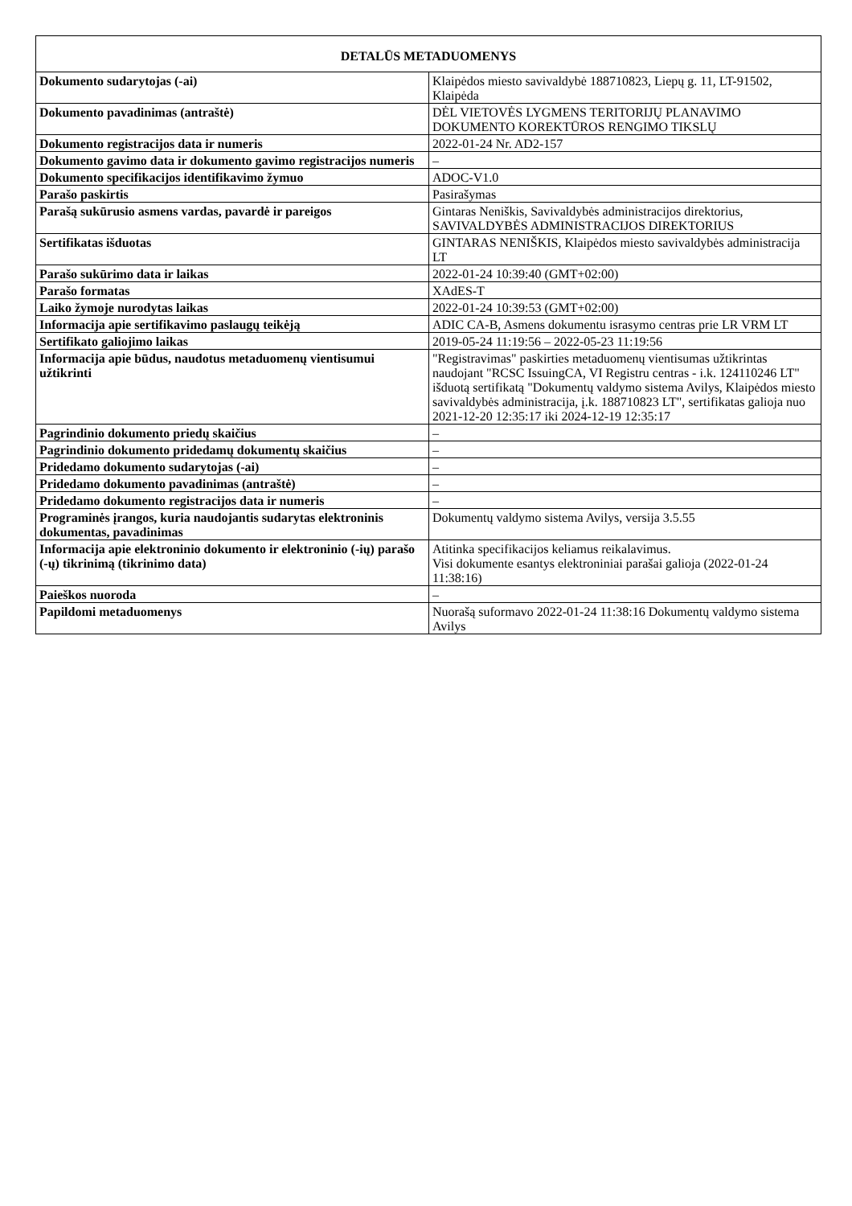| DETALŪS METADUOMENYS | |
| --- | --- |
| Dokumento sudarytojas (-ai) | Klaipėdos miesto savivaldybė 188710823, Liepų g. 11, LT-91502, Klaipėda |
| Dokumento pavadinimas (antraštė) | DĖL VIETOVĖS LYGMENS TERITORIJŲ PLANAVIMO DOKUMENTO KOREKTŪROS RENGIMO TIKSLŲ |
| Dokumento registracijos data ir numeris | 2022-01-24 Nr. AD2-157 |
| Dokumento gavimo data ir dokumento gavimo registracijos numeris | – |
| Dokumento specifikacijos identifikavimo žymuo | ADOC-V1.0 |
| Parašo paskirtis | Pasirašymas |
| Parašą sukūrusio asmens vardas, pavardė ir pareigos | Gintaras Neniškis, Savivaldybės administracijos direktorius, SAVIVALDYBĖS ADMINISTRACIJOS DIREKTORIUS |
| Sertifikatas išduotas | GINTARAS NENIŠKIS, Klaipėdos miesto savivaldybės administracija LT |
| Parašo sukūrimo data ir laikas | 2022-01-24 10:39:40 (GMT+02:00) |
| Parašo formatas | XAdES-T |
| Laiko žymoje nurodytas laikas | 2022-01-24 10:39:53 (GMT+02:00) |
| Informacija apie sertifikavimo paslaugų teikėją | ADIC CA-B, Asmens dokumentu israsymo centras prie LR VRM LT |
| Sertifikato galiojimo laikas | 2019-05-24 11:19:56 – 2022-05-23 11:19:56 |
| Informacija apie būdus, naudotus metaduomenų vientisumui užtikrinti | "Registravimas" paskirties metaduomenų vientisumas užtikrintas naudojant "RCSC IssuingCA, VI Registru centras - i.k. 124110246 LT" išduotą sertifikatą "Dokumentų valdymo sistema Avilys, Klaipėdos miesto savivaldybės administracija, į.k. 188710823 LT", sertifikatas galioja nuo 2021-12-20 12:35:17 iki 2024-12-19 12:35:17 |
| Pagrindinio dokumento priedų skaičius | – |
| Pagrindinio dokumento pridedamų dokumentų skaičius | – |
| Pridedamo dokumento sudarytojas (-ai) | – |
| Pridedamo dokumento pavadinimas (antraštė) | – |
| Pridedamo dokumento registracijos data ir numeris | – |
| Programinės įrangos, kuria naudojantis sudarytas elektroninis dokumentas, pavadinimas | Dokumentų valdymo sistema Avilys, versija 3.5.55 |
| Informacija apie elektroninio dokumento ir elektroninio (-ių) parašo (-ų) tikrinimą (tikrinimo data) | Atitinka specifikacijos keliamus reikalavimus. Visi dokumente esantys elektroniniai parašai galioja (2022-01-24 11:38:16) |
| Paieškos nuoroda | – |
| Papildomi metaduomenys | Nuorašą suformavo 2022-01-24 11:38:16 Dokumentų valdymo sistema Avilys |